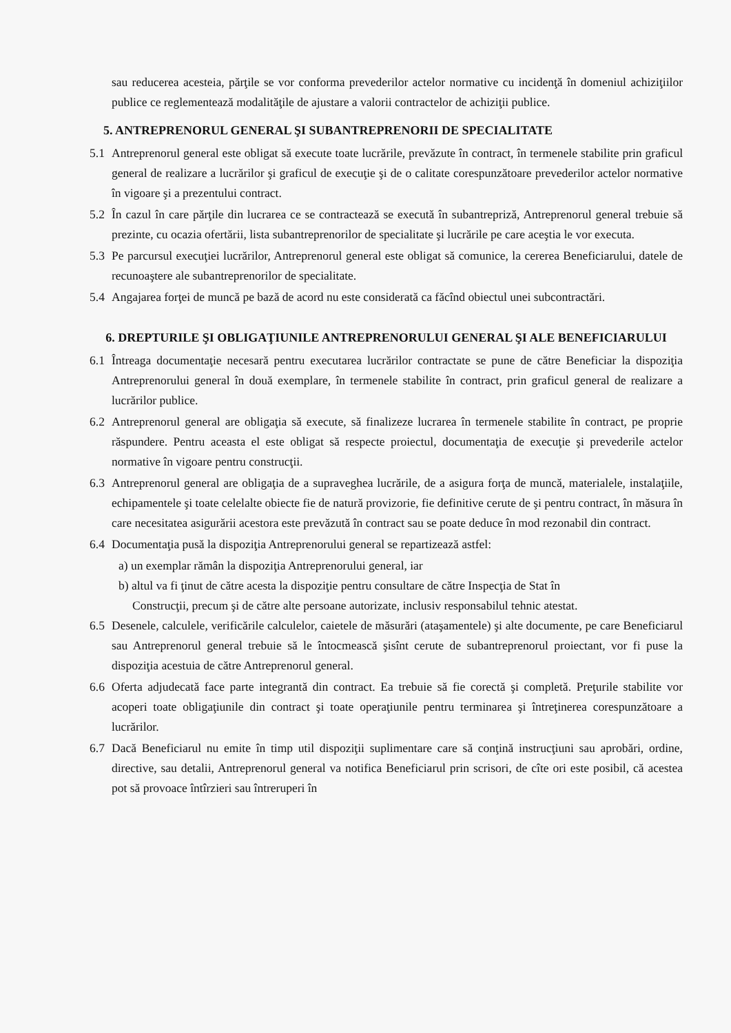sau reducerea acesteia, părţile se vor conforma prevederilor actelor normative cu incidenţă în domeniul achiziţiilor publice ce reglementează modalităţile de ajustare a valorii contractelor de achiziţii publice.
5. ANTREPRENORUL GENERAL ŞI SUBANTREPRENORII DE SPECIALITATE
5.1 Antreprenorul general este obligat să execute toate lucrările, prevăzute în contract, în termenele stabilite prin graficul general de realizare a lucrărilor şi graficul de execuţie şi de o calitate corespunzătoare prevederilor actelor normative în vigoare şi a prezentului contract.
5.2 În cazul în care părţile din lucrarea ce se contractează se execută în subantrepriză, Antreprenorul general trebuie să prezinte, cu ocazia ofertării, lista subantreprenorilor de specialitate şi lucrările pe care aceştia le vor executa.
5.3 Pe parcursul execuţiei lucrărilor, Antreprenorul general este obligat să comunice, la cererea Beneficiarului, datele de recunoaştere ale subantreprenorilor de specialitate.
5.4 Angajarea forţei de muncă pe bază de acord nu este considerată ca făcînd obiectul unei subcontractări.
6. DREPTURILE ŞI OBLIGAŢIUNILE ANTREPRENORULUI GENERAL ŞI ALE BENEFICIARULUI
6.1 Întreaga documentaţie necesară pentru executarea lucrărilor contractate se pune de către Beneficiar la dispoziţia Antreprenorului general în două exemplare, în termenele stabilite în contract, prin graficul general de realizare a lucrărilor publice.
6.2 Antreprenorul general are obligaţia să execute, să finalizeze lucrarea în termenele stabilite în contract, pe proprie răspundere. Pentru aceasta el este obligat să respecte proiectul, documentaţia de execuţie şi prevederile actelor normative în vigoare pentru construcţii.
6.3 Antreprenorul general are obligaţia de a supraveghea lucrările, de a asigura forţa de muncă, materialele, instalaţiile, echipamentele şi toate celelalte obiecte fie de natură provizorie, fie definitive cerute de şi pentru contract, în măsura în care necesitatea asigurării acestora este prevăzută în contract sau se poate deduce în mod rezonabil din contract.
6.4 Documentaţia pusă la dispoziţia Antreprenorului general se repartizează astfel:
a) un exemplar rămân la dispoziţia Antreprenorului general, iar
b) altul va fi ţinut de către acesta la dispoziţie pentru consultare de către Inspecţia de Stat în
Construcţii, precum şi de către alte persoane autorizate, inclusiv responsabilul tehnic atestat.
6.5 Desenele, calculele, verificările calculelor, caietele de măsurări (ataşamentele) şi alte documente, pe care Beneficiarul sau Antreprenorul general trebuie să le întocmească şisînt cerute de subantreprenorul proiectant, vor fi puse la dispoziţia acestuia de către Antreprenorul general.
6.6 Oferta adjudecată face parte integrantă din contract. Ea trebuie să fie corectă şi completă. Preţurile stabilite vor acoperi toate obligaţiunile din contract şi toate operaţiunile pentru terminarea şi întreţinerea corespunzătoare a lucrărilor.
6.7 Dacă Beneficiarul nu emite în timp util dispoziţii suplimentare care să conţină instrucţiuni sau aprobări, ordine, directive, sau detalii, Antreprenorul general va notifica Beneficiarul prin scrisori, de cîte ori este posibil, că acestea pot să provoace întîrzieri sau întreruperi în